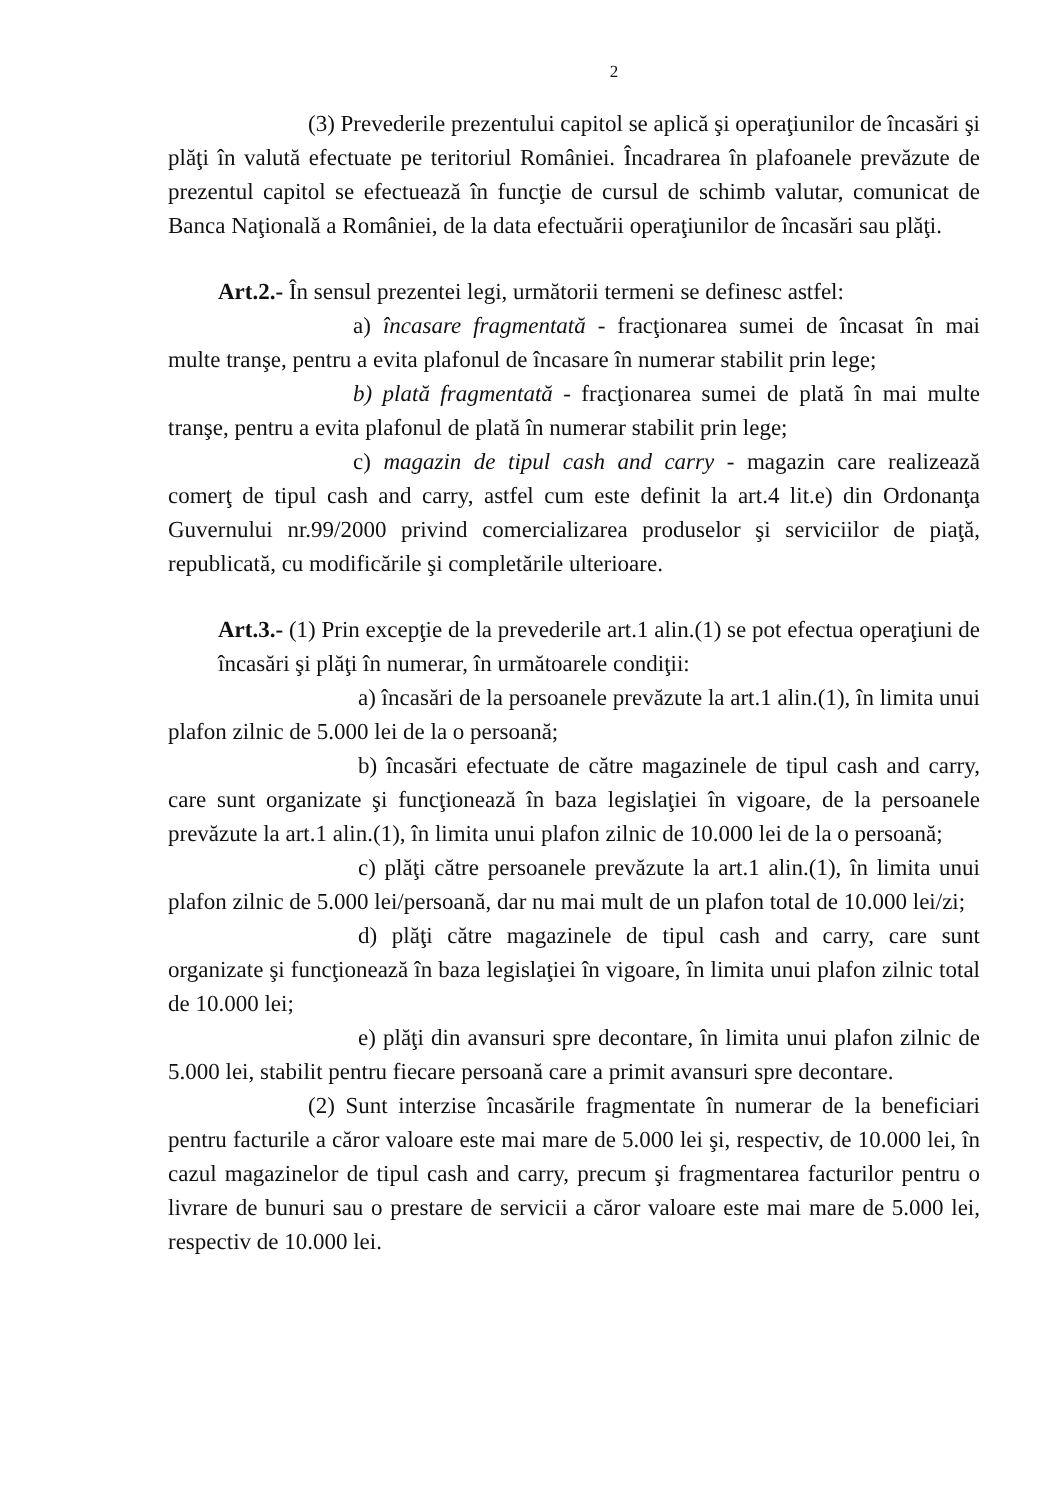2
(3) Prevederile prezentului capitol se aplică şi operaţiunilor de încasări şi plăţi în valută efectuate pe teritoriul României. Încadrarea în plafoanele prevăzute de prezentul capitol se efectuează în funcţie de cursul de schimb valutar, comunicat de Banca Naţională a României, de la data efectuării operaţiunilor de încasări sau plăţi.
Art.2.- În sensul prezentei legi, următorii termeni se definesc astfel:
a) încasare fragmentată - fracţionarea sumei de încasat în mai multe tranşe, pentru a evita plafonul de încasare în numerar stabilit prin lege;
b) plată fragmentată - fracţionarea sumei de plată în mai multe tranşe, pentru a evita plafonul de plată în numerar stabilit prin lege;
c) magazin de tipul cash and carry - magazin care realizează comerţ de tipul cash and carry, astfel cum este definit la art.4 lit.e) din Ordonanţa Guvernului nr.99/2000 privind comercializarea produselor şi serviciilor de piaţă, republicată, cu modificările şi completările ulterioare.
Art.3.- (1) Prin excepţie de la prevederile art.1 alin.(1) se pot efectua operaţiuni de încasări şi plăţi în numerar, în următoarele condiţii:
a) încasări de la persoanele prevăzute la art.1 alin.(1), în limita unui plafon zilnic de 5.000 lei de la o persoană;
b) încasări efectuate de către magazinele de tipul cash and carry, care sunt organizate şi funcţionează în baza legislaţiei în vigoare, de la persoanele prevăzute la art.1 alin.(1), în limita unui plafon zilnic de 10.000 lei de la o persoană;
c) plăţi către persoanele prevăzute la art.1 alin.(1), în limita unui plafon zilnic de 5.000 lei/persoană, dar nu mai mult de un plafon total de 10.000 lei/zi;
d) plăţi către magazinele de tipul cash and carry, care sunt organizate şi funcţionează în baza legislaţiei în vigoare, în limita unui plafon zilnic total de 10.000 lei;
e) plăţi din avansuri spre decontare, în limita unui plafon zilnic de 5.000 lei, stabilit pentru fiecare persoană care a primit avansuri spre decontare.
(2) Sunt interzise încasările fragmentate în numerar de la beneficiari pentru facturile a căror valoare este mai mare de 5.000 lei şi, respectiv, de 10.000 lei, în cazul magazinelor de tipul cash and carry, precum şi fragmentarea facturilor pentru o livrare de bunuri sau o prestare de servicii a căror valoare este mai mare de 5.000 lei, respectiv de 10.000 lei.